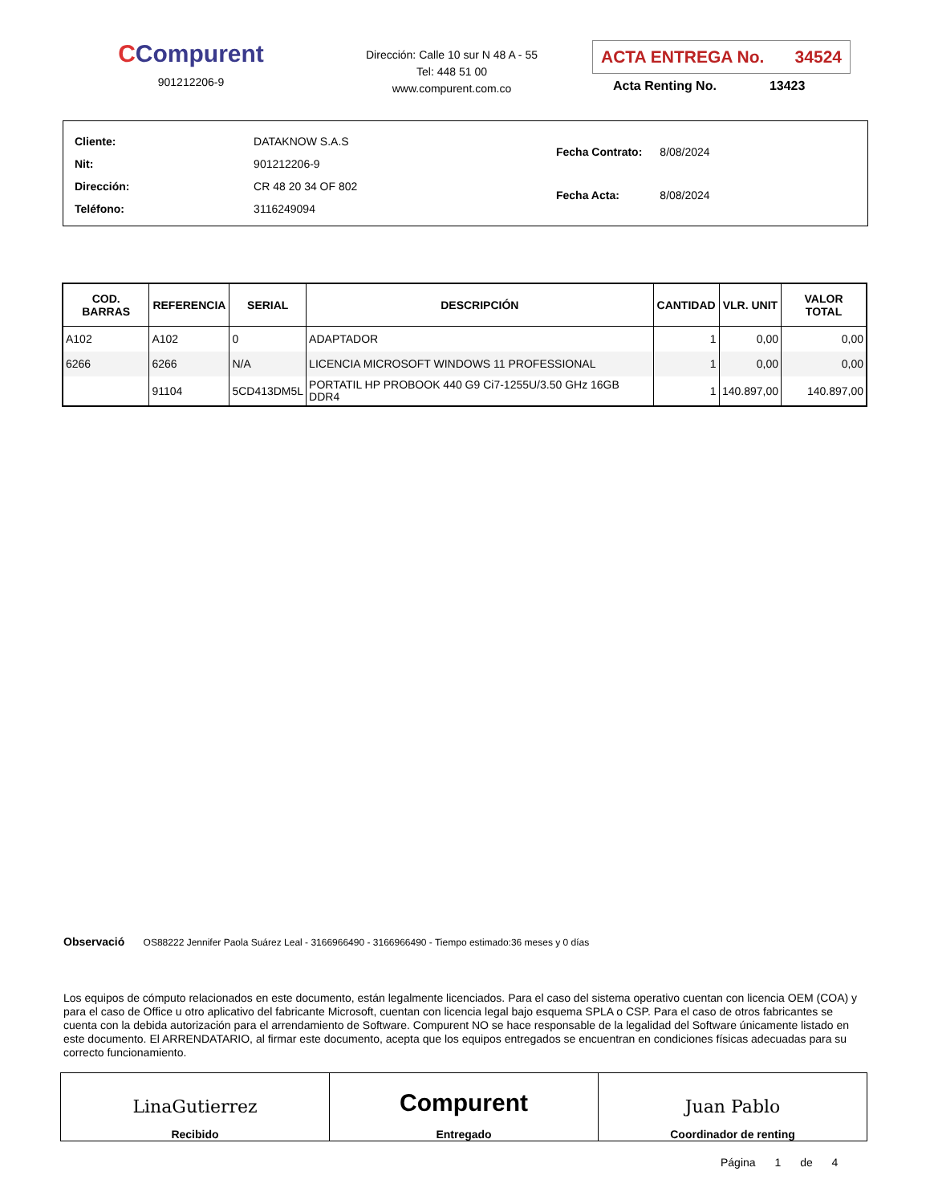CCompurent
901212206-9
Dirección: Calle 10 sur N 48 A - 55
Tel: 448 51 00
www.compurent.com.co
ACTA ENTREGA No. 34524
Acta Renting No. 13423
| Cliente: | DATAKNOW S.A.S |
| Nit: | 901212206-9 |
| Dirección: | CR 48 20 34 OF 802 |
| Teléfono: | 3116249094 |
| Fecha Contrato: | 8/08/2024 |
| Fecha Acta: | 8/08/2024 |
| COD. BARRAS | REFERENCIA | SERIAL | DESCRIPCIÓN | CANTIDAD | VLR. UNIT | VALOR TOTAL |
| --- | --- | --- | --- | --- | --- | --- |
| A102 | A102 | 0 | ADAPTADOR | 1 | 0,00 | 0,00 |
| 6266 | 6266 | N/A | LICENCIA MICROSOFT WINDOWS 11 PROFESSIONAL | 1 | 0,00 | 0,00 |
| | 91104 | 5CD413DM5L | PORTATIL HP PROBOOK 440 G9 Ci7-1255U/3.50 GHz 16GB DDR4 | 1 | 140.897,00 | 140.897,00 |
Observació OS88222 Jennifer Paola Suárez Leal - 3166966490 - 3166966490 - Tiempo estimado:36 meses y 0 días
Los equipos de cómputo relacionados en este documento, están legalmente licenciados. Para el caso del sistema operativo cuentan con licencia OEM (COA) y para el caso de Office u otro aplicativo del fabricante Microsoft, cuentan con licencia legal bajo esquema SPLA o CSP. Para el caso de otros fabricantes se cuenta con la debida autorización para el arrendamiento de Software. Compurent NO se hace responsable de la legalidad del Software únicamente listado en este documento. El ARRENDATARIO, al firmar este documento, acepta que los equipos entregados se encuentran en condiciones físicas adecuadas para su correcto funcionamiento.
LinaGutierrez
Recibido
Compurent
Entregado
Juan Pablo
Coordinador de renting
Página 1 de 4